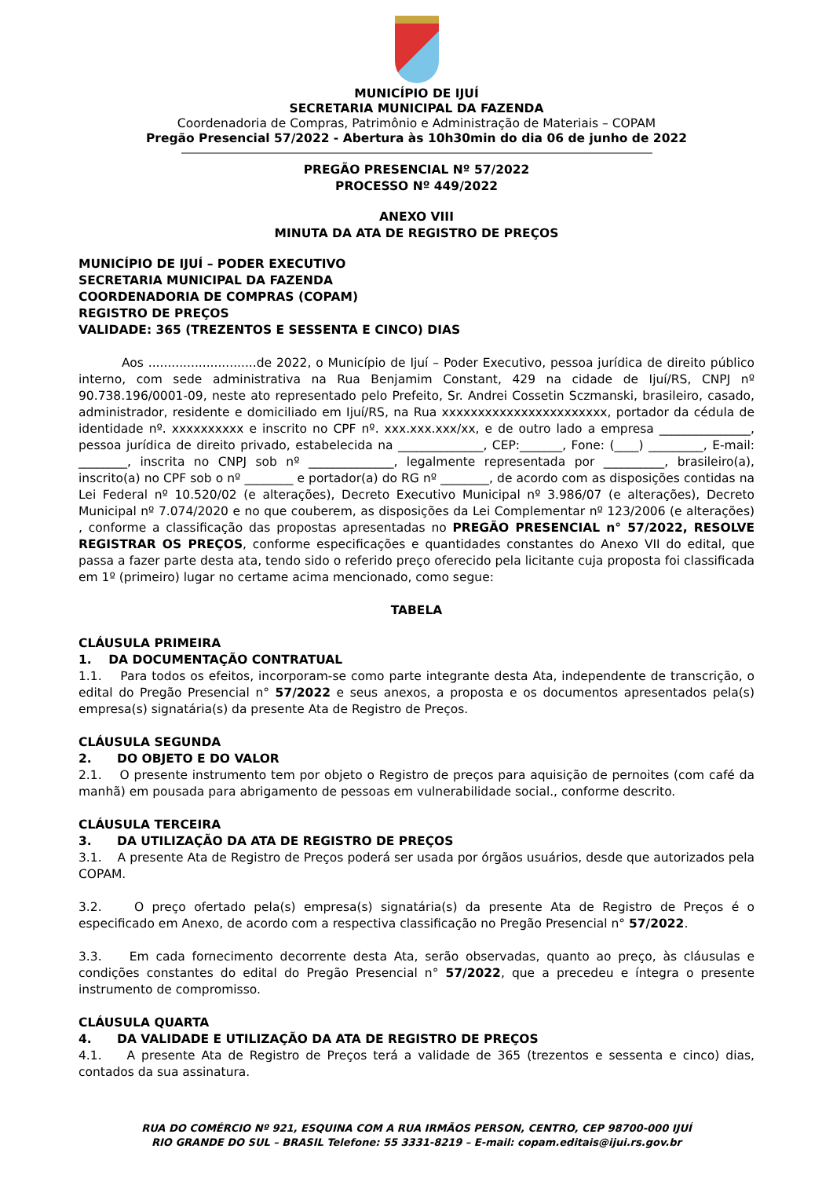MUNICÍPIO DE IJUÍ
SECRETARIA MUNICIPAL DA FAZENDA
Coordenadoria de Compras, Patrimônio e Administração de Materiais – COPAM
Pregão Presencial 57/2022 - Abertura às 10h30min do dia 06 de junho de 2022
PREGÃO PRESENCIAL Nº 57/2022
PROCESSO Nº 449/2022
ANEXO VIII
MINUTA DA ATA DE REGISTRO DE PREÇOS
MUNICÍPIO DE IJUÍ – PODER EXECUTIVO
SECRETARIA MUNICIPAL DA FAZENDA
COORDENADORIA DE COMPRAS (COPAM)
REGISTRO DE PREÇOS
VALIDADE: 365 (TREZENTOS E SESSENTA E CINCO) DIAS
Aos ............................de 2022, o Município de Ijuí – Poder Executivo, pessoa jurídica de direito público interno, com sede administrativa na Rua Benjamim Constant, 429 na cidade de Ijuí/RS, CNPJ nº 90.738.196/0001-09, neste ato representado pelo Prefeito, Sr. Andrei Cossetin Sczmanski, brasileiro, casado, administrador, residente e domiciliado em Ijuí/RS, na Rua xxxxxxxxxxxxxxxxxxxxxxx, portador da cédula de identidade nº. xxxxxxxxxx e inscrito no CPF nº. xxx.xxx.xxx/xx, e de outro lado a empresa _______________, pessoa jurídica de direito privado, estabelecida na ______________, CEP:_______, Fone: (____) _________, E-mail: ________, inscrita no CNPJ sob nº ______________, legalmente representada por __________, brasileiro(a), inscrito(a) no CPF sob o nº ________ e portador(a) do RG nº ________, de acordo com as disposições contidas na Lei Federal nº 10.520/02 (e alterações), Decreto Executivo Municipal nº 3.986/07 (e alterações), Decreto Municipal nº 7.074/2020 e no que couberem, as disposições da Lei Complementar nº 123/2006 (e alterações) , conforme a classificação das propostas apresentadas no PREGÃO PRESENCIAL n° 57/2022, RESOLVE REGISTRAR OS PREÇOS, conforme especificações e quantidades constantes do Anexo VII do edital, que passa a fazer parte desta ata, tendo sido o referido preço oferecido pela licitante cuja proposta foi classificada em 1º (primeiro) lugar no certame acima mencionado, como segue:
TABELA
CLÁUSULA PRIMEIRA
1. DA DOCUMENTAÇÃO CONTRATUAL
1.1. Para todos os efeitos, incorporam-se como parte integrante desta Ata, independente de transcrição, o edital do Pregão Presencial n° 57/2022 e seus anexos, a proposta e os documentos apresentados pela(s) empresa(s) signatária(s) da presente Ata de Registro de Preços.
CLÁUSULA SEGUNDA
2. DO OBJETO E DO VALOR
2.1. O presente instrumento tem por objeto o Registro de preços para aquisição de pernoites (com café da manhã) em pousada para abrigamento de pessoas em vulnerabilidade social., conforme descrito.
CLÁUSULA TERCEIRA
3. DA UTILIZAÇÃO DA ATA DE REGISTRO DE PREÇOS
3.1. A presente Ata de Registro de Preços poderá ser usada por órgãos usuários, desde que autorizados pela COPAM.
3.2. O preço ofertado pela(s) empresa(s) signatária(s) da presente Ata de Registro de Preços é o especificado em Anexo, de acordo com a respectiva classificação no Pregão Presencial n° 57/2022.
3.3. Em cada fornecimento decorrente desta Ata, serão observadas, quanto ao preço, às cláusulas e condições constantes do edital do Pregão Presencial n° 57/2022, que a precedeu e íntegra o presente instrumento de compromisso.
CLÁUSULA QUARTA
4. DA VALIDADE E UTILIZAÇÃO DA ATA DE REGISTRO DE PREÇOS
4.1. A presente Ata de Registro de Preços terá a validade de 365 (trezentos e sessenta e cinco) dias, contados da sua assinatura.
RUA DO COMÉRCIO Nº 921, ESQUINA COM A RUA IRMÃOS PERSON, CENTRO, CEP 98700-000 IJUÍ
RIO GRANDE DO SUL – BRASIL Telefone: 55 3331-8219 – E-mail: copam.editais@ijui.rs.gov.br